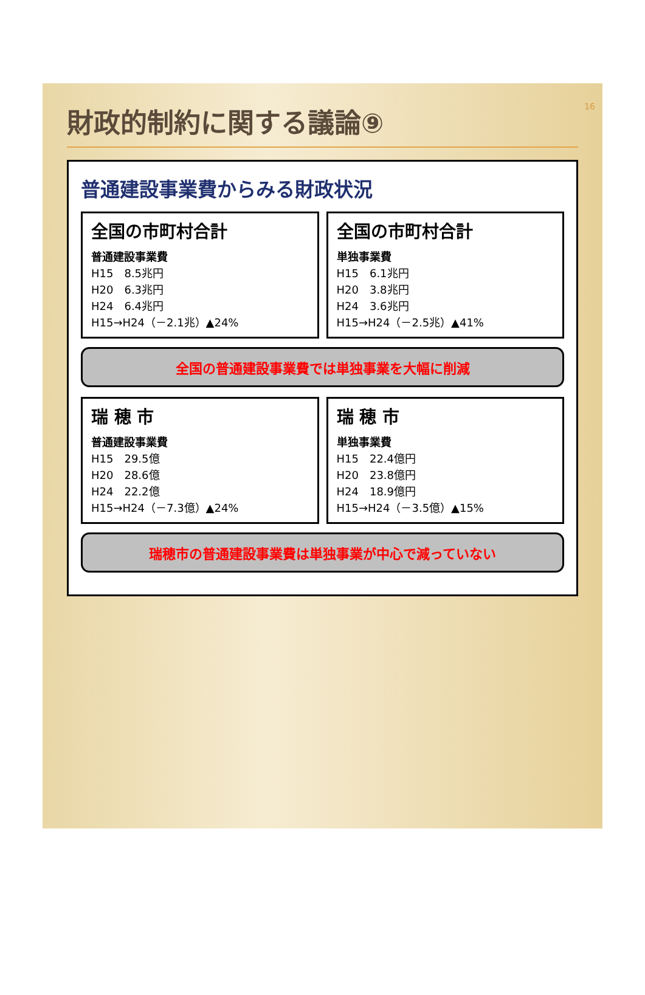16
財政的制約に関する議論⑨
普通建設事業費からみる財政状況
全国の市町村合計
普通建設事業費
H15　8.5兆円
H20　6.3兆円
H24　6.4兆円
H15→H24（－2.1兆）▲24%
全国の市町村合計
単独事業費
H15　6.1兆円
H20　3.8兆円
H24　3.6兆円
H15→H24（－2.5兆）▲41%
全国の普通建設事業費では単独事業を大幅に削減
瑞 穂 市
普通建設事業費
H15　29.5億
H20　28.6億
H24　22.2億
H15→H24（－7.3億）▲24%
瑞 穂 市
単独事業費
H15　22.4億円
H20　23.8億円
H24　18.9億円
H15→H24（－3.5億）▲15%
瑞穂市の普通建設事業費は単独事業が中心で減っていない